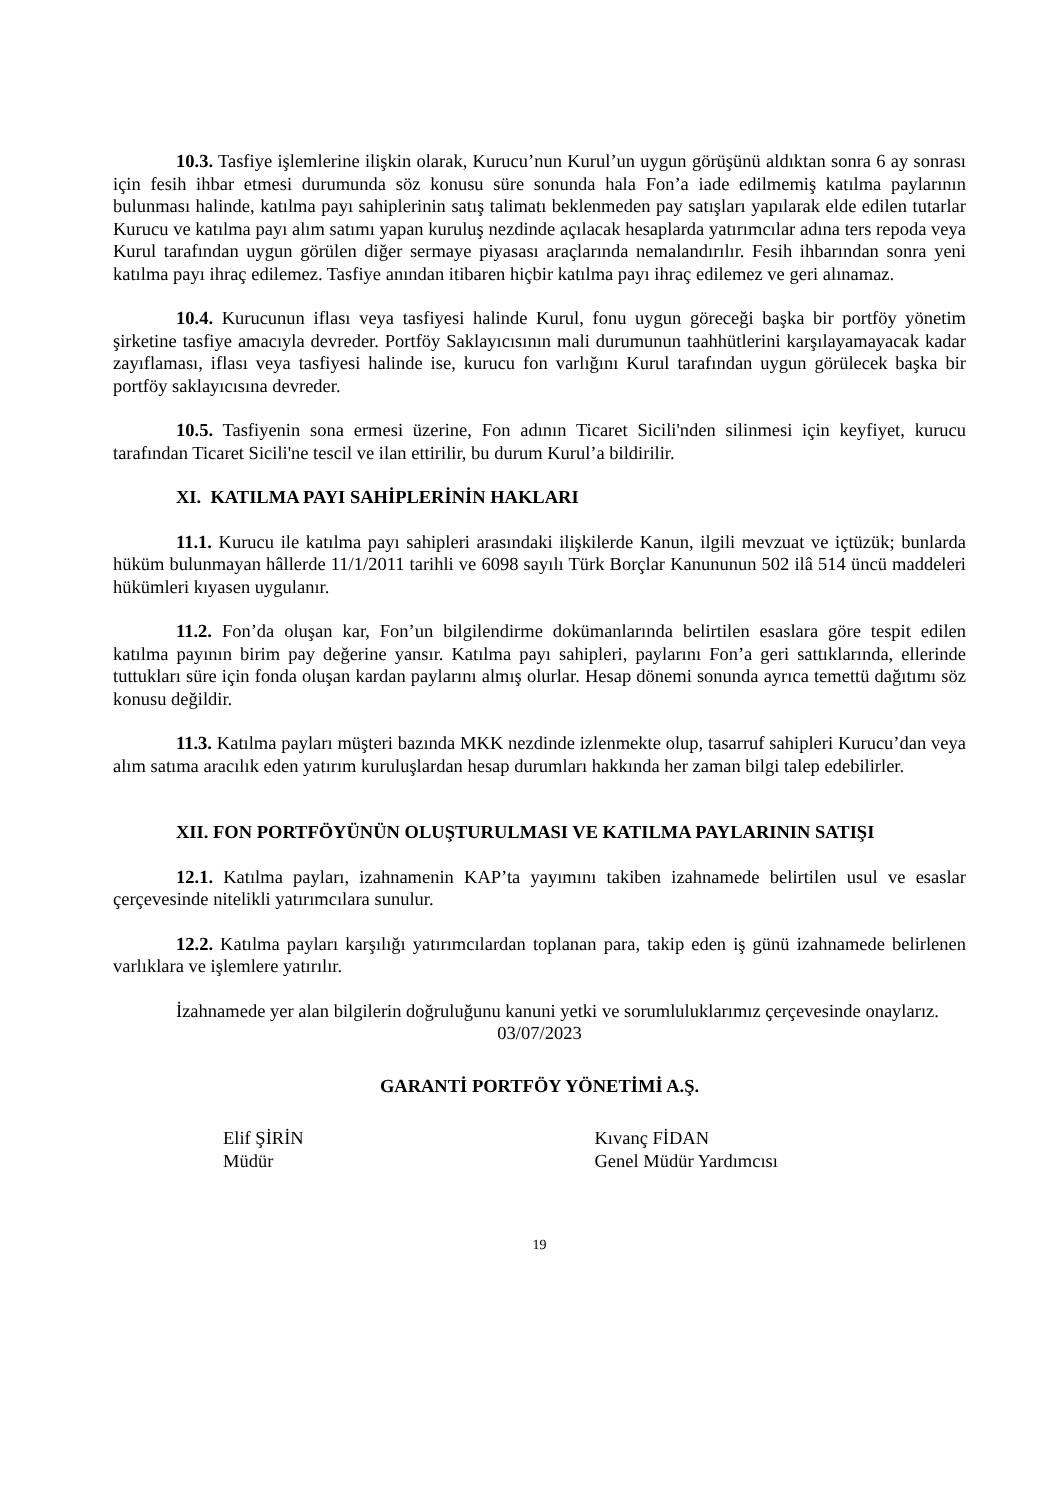10.3. Tasfiye işlemlerine ilişkin olarak, Kurucu’nun Kurul’un uygun görüşünü aldıktan sonra 6 ay sonrası için fesih ihbar etmesi durumunda söz konusu süre sonunda hala Fon’a iade edilmemiş katılma paylarının bulunması halinde, katılma payı sahiplerinin satış talimatı beklenmeden pay satışları yapılarak elde edilen tutarlar Kurucu ve katılma payı alım satımı yapan kuruluş nezdinde açılacak hesaplarda yatırımcılar adına ters repoda veya Kurul tarafından uygun görülen diğer sermaye piyasası araçlarında nemalandırılır. Fesih ihbarından sonra yeni katılma payı ihraç edilemez. Tasfiye anından itibaren hiçbir katılma payı ihraç edilemez ve geri alınamaz.
10.4. Kurucunun iflası veya tasfiyesi halinde Kurul, fonu uygun göreceği başka bir portföy yönetim şirketine tasfiye amacıyla devreder. Portföy Saklayıcısının mali durumunun taahhütlerini karşılayamayacak kadar zayıflaması, iflası veya tasfiyesi halinde ise, kurucu fon varlığını Kurul tarafından uygun görülecek başka bir portföy saklayıcısına devreder.
10.5. Tasfiyenin sona ermesi üzerine, Fon adının Ticaret Sicili'nden silinmesi için keyfiyet, kurucu tarafından Ticaret Sicili'ne tescil ve ilan ettirilir, bu durum Kurul’a bildirilir.
XI. KATILMA PAYI SAHİPLERİNİN HAKLARI
11.1. Kurucu ile katılma payı sahipleri arasındaki ilişkilerde Kanun, ilgili mevzuat ve içtüzük; bunlarda hüküm bulunmayan hâllerde 11/1/2011 tarihli ve 6098 sayılı Türk Borçlar Kanununun 502 ilâ 514 üncü maddeleri hükümleri kıyasen uygulanır.
11.2. Fon’da oluşan kar, Fon’un bilgilendirme dokümanlarında belirtilen esaslara göre tespit edilen katılma payının birim pay değerine yansır. Katılma payı sahipleri, paylarını Fon’a geri sattıklarında, ellerinde tuttukları süre için fonda oluşan kardan paylarını almış olurlar. Hesap dönemi sonunda ayrıca temettü dağıtımı söz konusu değildir.
11.3. Katılma payları müşteri bazında MKK nezdinde izlenmekte olup, tasarruf sahipleri Kurucu’dan veya alım satıma aracılık eden yatırım kuruluşlardan hesap durumları hakkında her zaman bilgi talep edebilirler.
XII. FON PORTFÖYÜNÜN OLUŞTURULMASI VE KATILMA PAYLARININ SATIŞI
12.1. Katılma payları, izahnamenin KAP’ta yayımını takiben izahnamede belirtilen usul ve esaslar çerçevesinde nitelikli yatırımcılara sunulur.
12.2. Katılma payları karşılığı yatırımcılardan toplanan para, takip eden iş günü izahnamede belirlenen varlıklara ve işlemlere yatırılır.
İzahnamede yer alan bilgilerin doğruluğunu kanuni yetki ve sorumluluklarımız çerçevesinde onaylarız.
03/07/2023
GARANTİ PORTFÖY YÖNETİMİ A.Ş.
Elif ŞİRİN
Müdür
Kıvanç FİDAN
Genel Müdür Yardımcısı
19